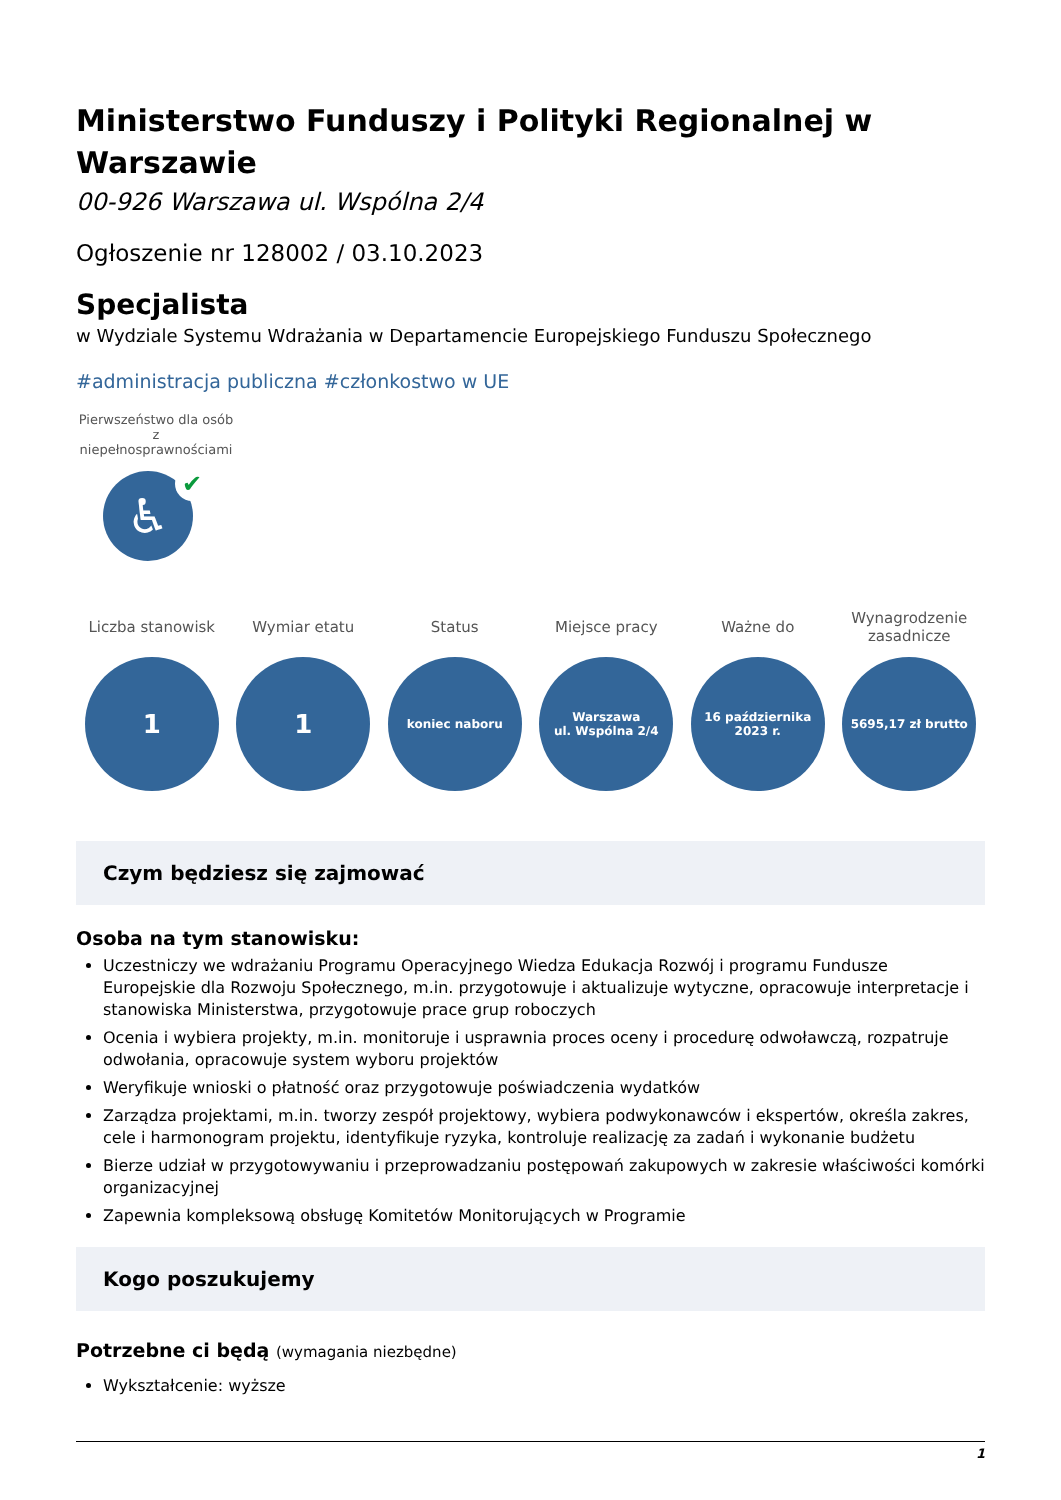Ministerstwo Funduszy i Polityki Regionalnej w Warszawie
00-926 Warszawa ul. Wspólna 2/4
Ogłoszenie nr 128002 / 03.10.2023
Specjalista
w Wydziale Systemu Wdrażania w Departamencie Europejskiego Funduszu Społecznego
#administracja publiczna #członkostwo w UE
Pierwszeństwo dla osób z niepełnosprawnościami
♿ ✔
Liczba stanowisk
1
Wymiar etatu
1
Status
koniec naboru
Miejsce pracy
Warszawa
ul. Wspólna 2/4
Ważne do
16 października
2023 r.
Wynagrodzenie zasadnicze
5695,17 zł brutto
Czym będziesz się zajmować
Osoba na tym stanowisku:
Uczestniczy we wdrażaniu Programu Operacyjnego Wiedza Edukacja Rozwój i programu Fundusze Europejskie dla Rozwoju Społecznego, m.in. przygotowuje i aktualizuje wytyczne, opracowuje interpretacje i stanowiska Ministerstwa, przygotowuje prace grup roboczych
Ocenia i wybiera projekty, m.in. monitoruje i usprawnia proces oceny i procedurę odwoławczą, rozpatruje odwołania, opracowuje system wyboru projektów
Weryfikuje wnioski o płatność oraz przygotowuje poświadczenia wydatków
Zarządza projektami, m.in. tworzy zespół projektowy, wybiera podwykonawców i ekspertów, określa zakres, cele i harmonogram projektu, identyfikuje ryzyka, kontroluje realizację za zadań i wykonanie budżetu
Bierze udział w przygotowywaniu i przeprowadzaniu postępowań zakupowych w zakresie właściwości komórki organizacyjnej
Zapewnia kompleksową obsługę Komitetów Monitorujących w Programie
Kogo poszukujemy
Potrzebne ci będą (wymagania niezbędne)
Wykształcenie: wyższe
1